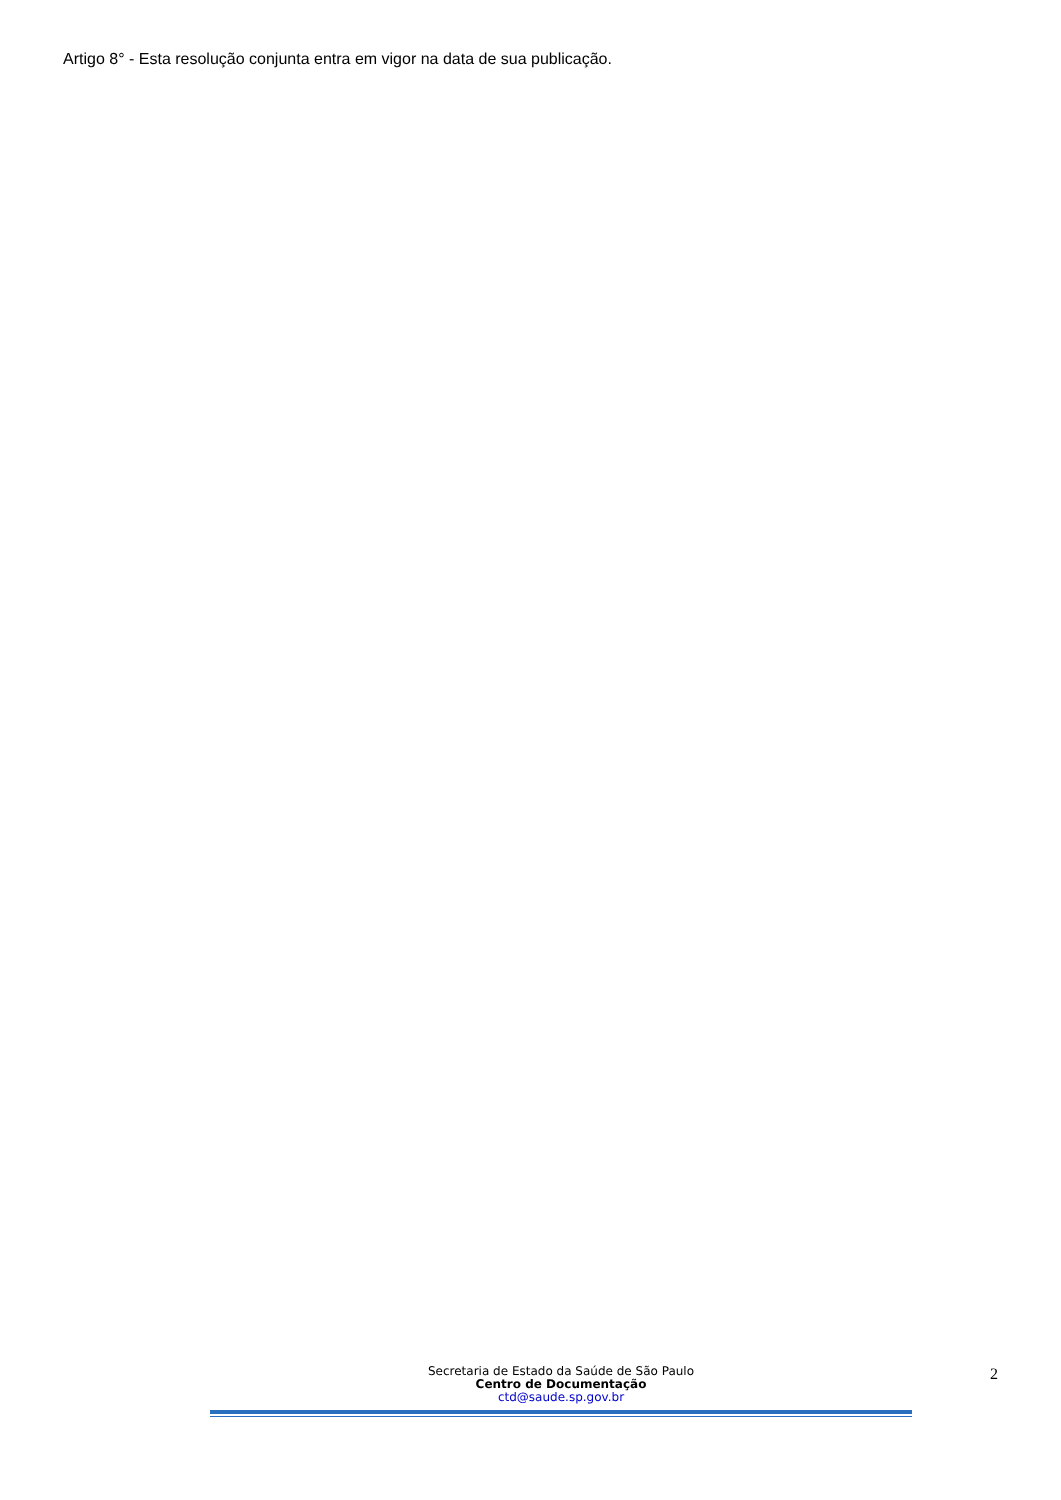Artigo 8° - Esta resolução conjunta entra em vigor na data de sua publicação.
Secretaria de Estado da Saúde de São Paulo
Centro de Documentação
ctd@saude.sp.gov.br
2